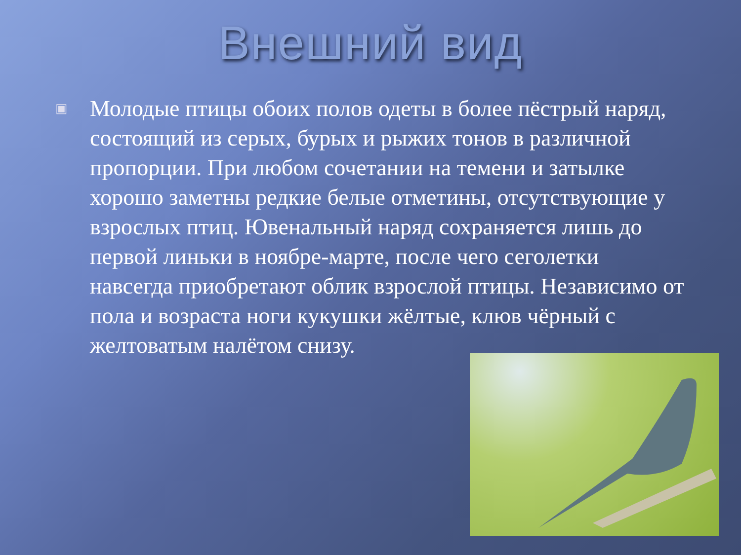Внешний вид
▣
Молодые птицы обоих полов одеты в более пёстрый наряд, состоящий из серых, бурых и рыжих тонов в различной пропорции. При любом сочетании на темени и затылке хорошо заметны редкие белые отметины, отсутствующие у взрослых птиц. Ювенальный наряд сохраняется лишь до первой линьки в ноябре-марте, после чего сеголетки навсегда приобретают облик взрослой птицы. Независимо от пола и возраста ноги кукушки жёлтые, клюв чёрный с желтоватым налётом снизу.